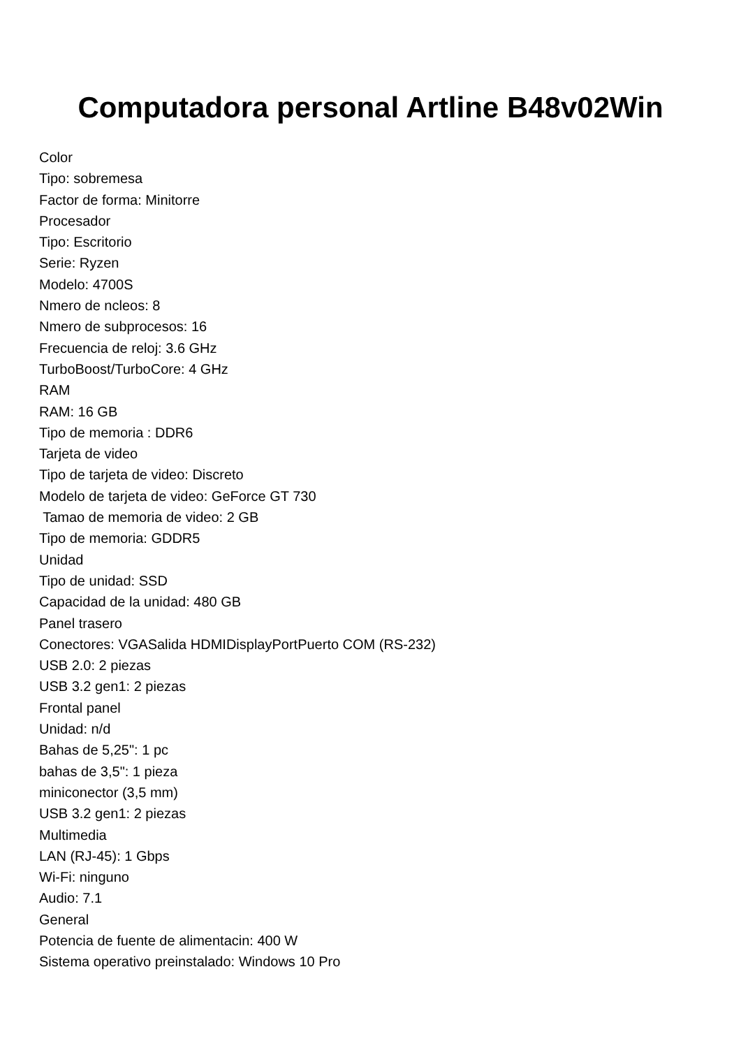Computadora personal Artline B48v02Win
Color
Tipo: sobremesa
Factor de forma: Minitorre
Procesador
Tipo: Escritorio
Serie: Ryzen
Modelo: 4700S
Nmero de ncleos: 8
Nmero de subprocesos: 16
Frecuencia de reloj: 3.6 GHz
TurboBoost/TurboCore: 4 GHz
RAM
RAM: 16 GB
Tipo de memoria : DDR6
Tarjeta de video
Tipo de tarjeta de video: Discreto
Modelo de tarjeta de video: GeForce GT 730
Tamao de memoria de video: 2 GB
Tipo de memoria: GDDR5
Unidad
Tipo de unidad: SSD
Capacidad de la unidad: 480 GB
Panel trasero
Conectores: VGASalida HDMIDisplayPortPuerto COM (RS-232)
USB 2.0: 2 piezas
USB 3.2 gen1: 2 piezas
Frontal panel
Unidad: n/d
Bahas de 5,25": 1 pc
bahas de 3,5": 1 pieza
miniconector (3,5 mm)
USB 3.2 gen1: 2 piezas
Multimedia
LAN (RJ-45): 1 Gbps
Wi-Fi: ninguno
Audio: 7.1
General
Potencia de fuente de alimentacin: 400 W
Sistema operativo preinstalado: Windows 10 Pro